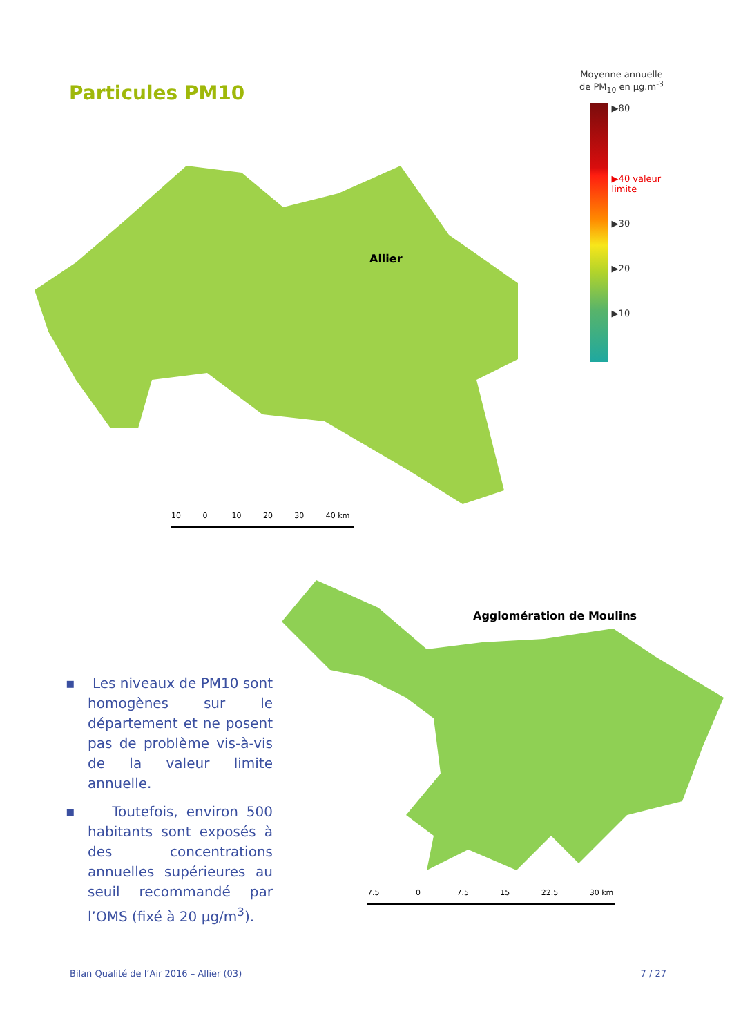Particules PM10
Moyenne annuelle
de PM<sub>10</sub> en µg.m<sup>-3</sup>
▶80
▶40 valeur limite
▶30
▶20
▶10
Allier
10 0 10 20 30 40 km
▪ Les niveaux de PM10 sont homogènes sur le département et ne posent pas de problème vis-à-vis de la valeur limite annuelle.
▪ Toutefois, environ 500 habitants sont exposés à des concentrations annuelles supérieures au seuil recommandé par l’OMS (fixé à 20 µg/m<sup>3</sup>).
Agglomération de Moulins
7.5 0 7.5 15 22.5 30 km
Bilan Qualité de l’Air 2016 – Allier (03) 7 / 27